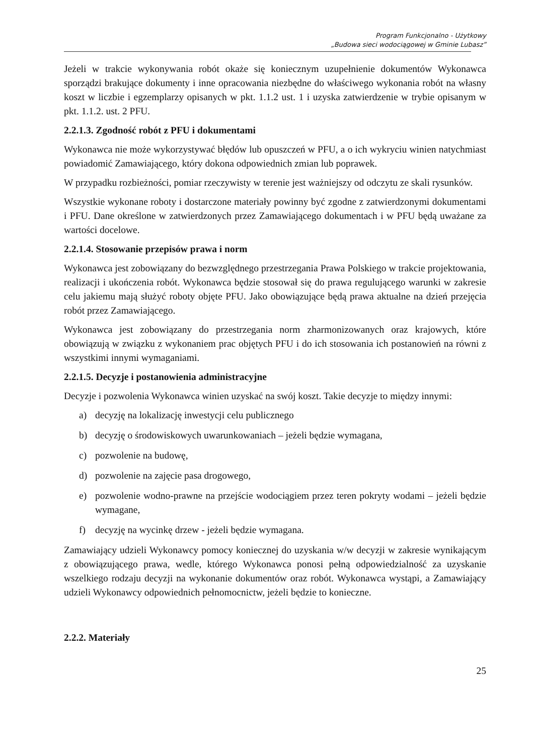Program Funkcjonalno - Użytkowy
„Budowa sieci wodociągowej w Gminie Lubasz”
Jeżeli w trakcie wykonywania robót okaże się koniecznym uzupełnienie dokumentów Wykonawca sporządzi brakujące dokumenty i inne opracowania niezbędne do właściwego wykonania robót na własny koszt w liczbie i egzemplarzy opisanych w pkt. 1.1.2 ust. 1 i uzyska zatwierdzenie w trybie opisanym w pkt. 1.1.2. ust. 2 PFU.
2.2.1.3. Zgodność robót z PFU i dokumentami
Wykonawca nie może wykorzystywać błędów lub opuszczeń w PFU, a o ich wykryciu winien natychmiast powiadomić Zamawiającego, który dokona odpowiednich zmian lub poprawek.
W przypadku rozbieżności, pomiar rzeczywisty w terenie jest ważniejszy od odczytu ze skali rysunków.
Wszystkie wykonane roboty i dostarczone materiały powinny być zgodne z zatwierdzonymi dokumentami i PFU. Dane określone w zatwierdzonych przez Zamawiającego dokumentach i w PFU będą uważane za wartości docelowe.
2.2.1.4. Stosowanie przepisów prawa i norm
Wykonawca jest zobowiązany do bezwzględnego przestrzegania Prawa Polskiego w trakcie projektowania, realizacji i ukończenia robót. Wykonawca będzie stosował się do prawa regulującego warunki w zakresie celu jakiemu mają służyć roboty objęte PFU. Jako obowiązujące będą prawa aktualne na dzień przejęcia robót przez Zamawiającego.
Wykonawca jest zobowiązany do przestrzegania norm zharmonizowanych oraz krajowych, które obowiązują w związku z wykonaniem prac objętych PFU i do ich stosowania ich postanowień na równi z wszystkimi innymi wymaganiami.
2.2.1.5. Decyzje i postanowienia administracyjne
Decyzje i pozwolenia Wykonawca winien uzyskać na swój koszt. Takie decyzje to między innymi:
a) decyzję na lokalizację inwestycji celu publicznego
b) decyzję o środowiskowych uwarunkowaniach – jeżeli będzie wymagana,
c) pozwolenie na budowę,
d) pozwolenie na zajęcie pasa drogowego,
e) pozwolenie wodno-prawne na przejście wodociągiem przez teren pokryty wodami – jeżeli będzie wymagane,
f) decyzję na wycinkę drzew - jeżeli będzie wymagana.
Zamawiający udzieli Wykonawcy pomocy koniecznej do uzyskania w/w decyzji w zakresie wynikającym z obowiązującego prawa, wedle, którego Wykonawca ponosi pełną odpowiedzialność za uzyskanie wszelkiego rodzaju decyzji na wykonanie dokumentów oraz robót. Wykonawca wystąpi, a Zamawiający udzieli Wykonawcy odpowiednich pełnomocnictw, jeżeli będzie to konieczne.
2.2.2. Materiały
25